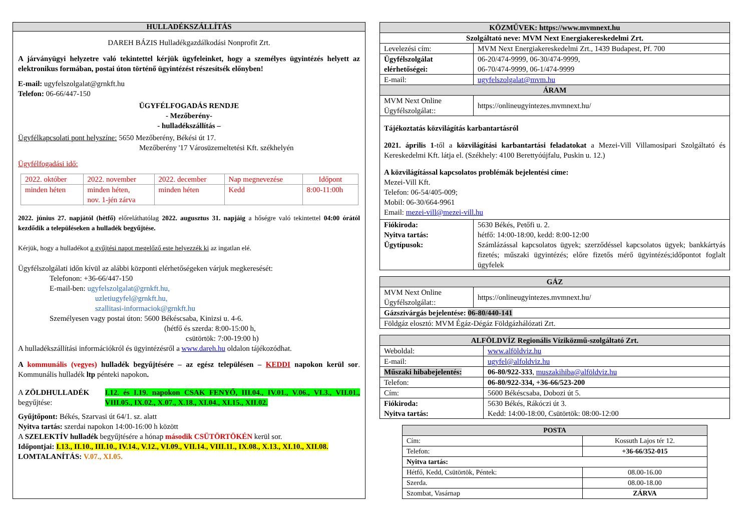HULLADÉKSZÁLLÍTÁS
DAREH BÁZIS Hulladékgazdálkodási Nonprofit Zrt.
A járványügyi helyzetre való tekintettel kérjük ügyfeleinket, hogy a személyes ügyintézés helyett az elektronikus formában, postai úton történő ügyintézést részesítsék előnyben!
E-mail: ugyfelszolgalat@grnkft.hu
Telefon: 06-66/447-150
ÜGYFÉLFOGADÁS RENDJE
- Mezőberény-
- hulladékszállítás –
Ügyfélkapcsolati pont helyszíne: 5650 Mezőberény, Békési út 17.
Mezőberény '17 Városüzemeltetési Kft. székhelyén
Ügyfélfogadási idő:
| 2022. október | 2022. november | 2022. december | Nap megnevezése | Időpont |
| minden héten | minden héten, nov. 1-jén zárva | minden héten | Kedd | 8:00-11:00h |
2022. június 27. napjától (hétfő) előreláthatólag 2022. augusztus 31. napjáig a hőségre való tekintettel 04:00 órától kezdődik a településeken a hulladék begyűjtése.
Kérjük, hogy a hulladékot a gyűjtési napot megelőző este helyezzék ki az ingatlan elé.
Ügyfélszolgálati időn kívül az alábbi központi elérhetőségeken várjuk megkeresését:
Telefonon: +36-66/447-150
E-mail-ben: ugyfelszolgalat@grnkft.hu,
uzletiugyfel@grnkft.hu,
szallitasi-informaciok@grnkft.hu
Személyesen vagy postai úton: 5600 Békéscsaba, Kinizsi u. 4-6.
(hétfő és szerda: 8:00-15:00 h,
csütörtök: 7:00-19:00 h)
A hulladékszállítási információkról és ügyintézésről a www.dareh.hu oldalon tájékozódhat.
A kommunális (vegyes) hulladék begyűjtésére – az egész településen – KEDDI napokon kerül sor. Kommunális hulladék ltp pénteki napokon.
A ZÖLDHULLADÉK begyűjtése: I.12. és I.19. napokon CSAK FENYŐ, III.04., IV.01., V.06., VI.3., VII.01., VIII.05., IX.02., X.07., X.18., XI.04., XI.15., XII.02.
Gyűjtőpont: Békés, Szarvasi út 64/1. sz. alatt
Nyitva tartás: szerdai napokon 14:00-16:00 h között
A SZELEKTÍV hulladék begyűjtésére a hónap második CSÜTÖRTÖKÉN kerül sor.
Időpontjai: I.13., II.10., III.10., IV.14., V.12., VI.09., VII.14., VIII.11., IX.08., X.13., XI.10., XII.08.
LOMTALANÍTÁS: V.07., XI.05.
| KÖZMŰVEK: https://www.mvmnext.hu | |
| --- | --- |
| Szolgáltató neve: MVM Next Energiakereskedelmi Zrt. | |
| Levelezési cím: | MVM Next Energiakereskedelmi Zrt., 1439 Budapest, Pf. 700 |
| Ügyfélszolgálat elérhetőségei: | 06-20/474-9999, 06-30/474-9999, 06-70/474-9999, 06-1/474-9999 |
| E-mail: | ugyfelszolgalat@mvm.hu |
| ÁRAM | |
| MVM Next Online Ügyfélszolgálat:: | https://onlineugyintezes.mvmnext.hu/ |
| Tájékoztatás közvilágítás karbantartásról 2021. április 1 -től a közvilágítási karbantartási feladatokat a Mezei-Vill Villamosipari Szolgáltató és Kereskedelmi Kft. látja el. (Székhely: 4100 Berettyóújfalu, Puskin u. 12.) A közvilágítással kapcsolatos problémák bejelentési címe: Mezei-Vill Kft. Telefon: 06-54/405-009; Mobil: 06-30/664-9961 Email: mezei-vill@mezei-vill.hu | |
| Fiókiroda: Nyitva tartás: Ügytípusok: | 5630 Békés, Petőfi u. 2. hétfő: 14:00-18:00, kedd: 8:00-12:00 Számlázással kapcsolatos ügyek; szerződéssel kapcsolatos ügyek; bankkártyás fizetés; műszaki ügyintézés; előre fizetős mérő ügyintézés;időpontot foglalt ügyfelek |
| GÁZ | |
| --- | --- |
| MVM Next Online Ügyfélszolgálat:: | https://onlineugyintezes.mvmnext.hu/ |
| Gázszivárgás bejelentése: 06-80/440-141 | |
| Földgáz elosztó: MVM Égáz-Dégáz Földgázhálózati Zrt. | |
| ALFÖLDVÍZ Regionális Víziközmű-szolgáltató Zrt. | |
| --- | --- |
| Weboldal: | www.alföldviz.hu |
| E-mail: | ugyfel@alfoldviz.hu |
| Műszaki hibabejelentés: | 06-80/922-333 , muszakihiba@alföldviz.hu |
| Telefon: | 06-80/922-334, +36-66/523-200 |
| Cím: | 5600 Békéscsaba, Dobozi út 5. |
| Fiókiroda: Nyitva tartás: | 5630 Békés, Rákóczi út 3. Kedd: 14:00-18:00, Csütörtök: 08:00-12:00 |
| POSTA | |
| --- | --- |
| Cím: | Kossuth Lajos tér 12. |
| Telefon: | +36-66/352-015 |
| Nyitva tartás: | |
| Hétfő, Kedd, Csütörtök, Péntek: | 08.00-16.00 |
| Szerda. | 08.00-18.00 |
| Szombat, Vasárnap | ZÁRVA |